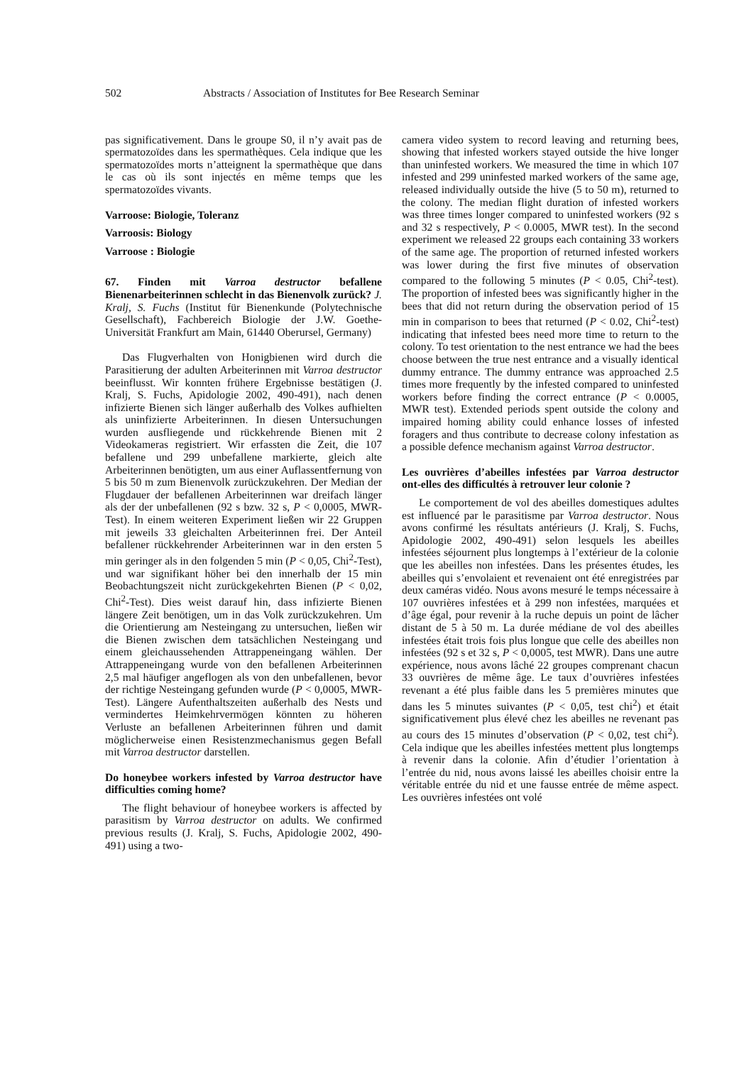502 Abstracts / Association of Institutes for Bee Research Seminar
pas significativement. Dans le groupe S0, il n’y avait pas de spermatozoïdes dans les spermathèques. Cela indique que les spermatozoïdes morts n’atteignent la spermathèque que dans le cas où ils sont injectés en même temps que les spermatozoïdes vivants.
Varroose: Biologie, Toleranz
Varroosis: Biology
Varroose : Biologie
67. Finden mit Varroa destructor befallene Bienenarbeiterinnen schlecht in das Bienenvolk zurück? J. Kralj, S. Fuchs (Institut für Bienenkunde (Polytechnische Gesellschaft), Fachbereich Biologie der J.W. Goethe-Universität Frankfurt am Main, 61440 Oberursel, Germany)
Das Flugverhalten von Honigbienen wird durch die Parasitierung der adulten Arbeiterinnen mit Varroa destructor beeinflusst. Wir konnten frühere Ergebnisse bestätigen (J. Kralj, S. Fuchs, Apidologie 2002, 490-491), nach denen infizierte Bienen sich länger außerhalb des Volkes aufhielten als uninfizierte Arbeiterinnen. In diesen Untersuchungen wurden ausfliegende und rückkehrende Bienen mit 2 Videokameras registriert. Wir erfassten die Zeit, die 107 befallene und 299 unbefallene markierte, gleich alte Arbeiterinnen benötigten, um aus einer Auflassentfernung von 5 bis 50 m zum Bienenvolk zurückzukehren. Der Median der Flugdauer der befallenen Arbeiterinnen war dreifach länger als der der unbefallenen (92 s bzw. 32 s, P < 0,0005, MWR-Test). In einem weiteren Experiment ließen wir 22 Gruppen mit jeweils 33 gleichalten Arbeiterinnen frei. Der Anteil befallener rückkehrender Arbeiterinnen war in den ersten 5 min geringer als in den folgenden 5 min (P < 0,05, Chi<sup>2</sup>-Test), und war signifikant höher bei den innerhalb der 15 min Beobachtungszeit nicht zurückgekehrten Bienen (P < 0,02, Chi<sup>2</sup>-Test). Dies weist darauf hin, dass infizierte Bienen längere Zeit benötigen, um in das Volk zurückzukehren. Um die Orientierung am Nesteingang zu untersuchen, ließen wir die Bienen zwischen dem tatsächlichen Nesteingang und einem gleichaussehenden Attrappeneingang wählen. Der Attrappeneingang wurde von den befallenen Arbeiterinnen 2,5 mal häufiger angeflogen als von den unbefallenen, bevor der richtige Nesteingang gefunden wurde (P < 0,0005, MWR-Test). Längere Aufenthaltszeiten außerhalb des Nests und vermindertes Heimkehrvermögen könnten zu höheren Verluste an befallenen Arbeiterinnen führen und damit möglicherweise einen Resistenzmechanismus gegen Befall mit Varroa destructor darstellen.
Do honeybee workers infested by Varroa destructor have difficulties coming home?
The flight behaviour of honeybee workers is affected by parasitism by Varroa destructor on adults. We confirmed previous results (J. Kralj, S. Fuchs, Apidologie 2002, 490-491) using a two-
camera video system to record leaving and returning bees, showing that infested workers stayed outside the hive longer than uninfested workers. We measured the time in which 107 infested and 299 uninfested marked workers of the same age, released individually outside the hive (5 to 50 m), returned to the colony. The median flight duration of infested workers was three times longer compared to uninfested workers (92 s and 32 s respectively, P < 0.0005, MWR test). In the second experiment we released 22 groups each containing 33 workers of the same age. The proportion of returned infested workers was lower during the first five minutes of observation compared to the following 5 minutes (P < 0.05, Chi<sup>2</sup>-test). The proportion of infested bees was significantly higher in the bees that did not return during the observation period of 15 min in comparison to bees that returned (P < 0.02, Chi<sup>2</sup>-test) indicating that infested bees need more time to return to the colony. To test orientation to the nest entrance we had the bees choose between the true nest entrance and a visually identical dummy entrance. The dummy entrance was approached 2.5 times more frequently by the infested compared to uninfested workers before finding the correct entrance (P < 0.0005, MWR test). Extended periods spent outside the colony and impaired homing ability could enhance losses of infested foragers and thus contribute to decrease colony infestation as a possible defence mechanism against Varroa destructor.
Les ouvrières d’abeilles infestées par Varroa destructor ont-elles des difficultés à retrouver leur colonie ?
Le comportement de vol des abeilles domestiques adultes est influencé par le parasitisme par Varroa destructor. Nous avons confirmé les résultats antérieurs (J. Kralj, S. Fuchs, Apidologie 2002, 490-491) selon lesquels les abeilles infestées séjournent plus longtemps à l’extérieur de la colonie que les abeilles non infestées. Dans les présentes études, les abeilles qui s’envolaient et revenaient ont été enregistrées par deux caméras vidéo. Nous avons mesuré le temps nécessaire à 107 ouvrières infestées et à 299 non infestées, marquées et d’âge égal, pour revenir à la ruche depuis un point de lâcher distant de 5 à 50 m. La durée médiane de vol des abeilles infestées était trois fois plus longue que celle des abeilles non infestées (92 s et 32 s, P < 0,0005, test MWR). Dans une autre expérience, nous avons lâché 22 groupes comprenant chacun 33 ouvrières de même âge. Le taux d’ouvrières infestées revenant a été plus faible dans les 5 premières minutes que dans les 5 minutes suivantes (P < 0,05, test chi<sup>2</sup>) et était significativement plus élevé chez les abeilles ne revenant pas au cours des 15 minutes d’observation (P < 0,02, test chi<sup>2</sup>). Cela indique que les abeilles infestées mettent plus longtemps à revenir dans la colonie. Afin d’étudier l’orientation à l’entrée du nid, nous avons laissé les abeilles choisir entre la véritable entrée du nid et une fausse entrée de même aspect. Les ouvrières infestées ont volé